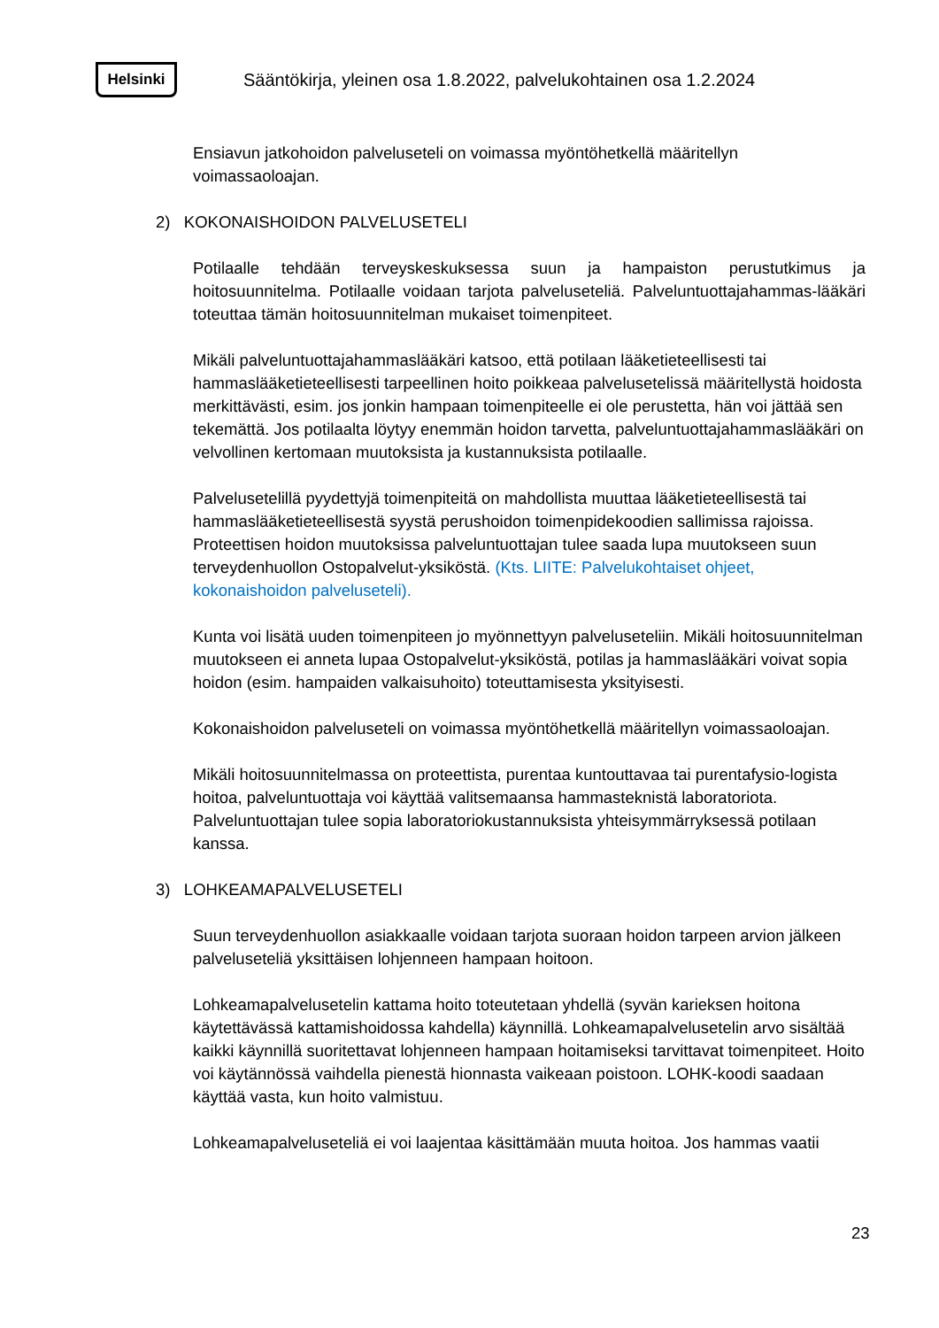Helsinki
Sääntökirja, yleinen osa 1.8.2022, palvelukohtainen osa 1.2.2024
Ensiavun jatkohoidon palveluseteli on voimassa myöntöhetkellä määritellyn voimassaoloajan.
2) KOKONAISHOIDON PALVELUSETELI
Potilaalle tehdään terveyskeskuksessa suun ja hampaiston perustutkimus ja hoitosuunnitelma. Potilaalle voidaan tarjota palveluseteliä. Palveluntuottajahammas-lääkäri toteuttaa tämän hoitosuunnitelman mukaiset toimenpiteet.
Mikäli palveluntuottajahammaslääkäri katsoo, että potilaan lääketieteellisesti tai hammaslääketieteellisesti tarpeellinen hoito poikkeaa palvelusetelissä määritellystä hoidosta merkittävästi, esim. jos jonkin hampaan toimenpiteelle ei ole perustetta, hän voi jättää sen tekemättä. Jos potilaalta löytyy enemmän hoidon tarvetta, palveluntuottajahammaslääkäri on velvollinen kertomaan muutoksista ja kustannuksista potilaalle.
Palvelusetelillä pyydettyjä toimenpiteitä on mahdollista muuttaa lääketieteellisestä tai hammaslääketieteellisestä syystä perushoidon toimenpidekoodien sallimissa rajoissa. Proteettisen hoidon muutoksissa palveluntuottajan tulee saada lupa muutokseen suun terveydenhuollon Ostopalvelut-yksiköstä. (Kts. LIITE: Palvelukohtaiset ohjeet, kokonaishoidon palveluseteli).
Kunta voi lisätä uuden toimenpiteen jo myönnettyyn palveluseteliin. Mikäli hoitosuunnitelman muutokseen ei anneta lupaa Ostopalvelut-yksiköstä, potilas ja hammaslääkäri voivat sopia hoidon (esim. hampaiden valkaisuhoito) toteuttamisesta yksityisesti.
Kokonaishoidon palveluseteli on voimassa myöntöhetkellä määritellyn voimassaoloajan.
Mikäli hoitosuunnitelmassa on proteettista, purentaa kuntouttavaa tai purentafysio-logista hoitoa, palveluntuottaja voi käyttää valitsemaansa hammasteknistä laboratoriota. Palveluntuottajan tulee sopia laboratoriokustannuksista yhteisymmärryksessä potilaan kanssa.
3) LOHKEAMAPALVELUSETELI
Suun terveydenhuollon asiakkaalle voidaan tarjota suoraan hoidon tarpeen arvion jälkeen palveluseteliä yksittäisen lohjenneen hampaan hoitoon.
Lohkeamapalvelusetelin kattama hoito toteutetaan yhdellä (syvän karieksen hoitona käytettävässä kattamishoidossa kahdella) käynnillä. Lohkeamapalvelusetelin arvo sisältää kaikki käynnillä suoritettavat lohjenneen hampaan hoitamiseksi tarvittavat toimenpiteet. Hoito voi käytännössä vaihdella pienestä hionnasta vaikeaan poistoon. LOHK-koodi saadaan käyttää vasta, kun hoito valmistuu.
Lohkeamapalveluseteliä ei voi laajentaa käsittämään muuta hoitoa. Jos hammas vaatii
23